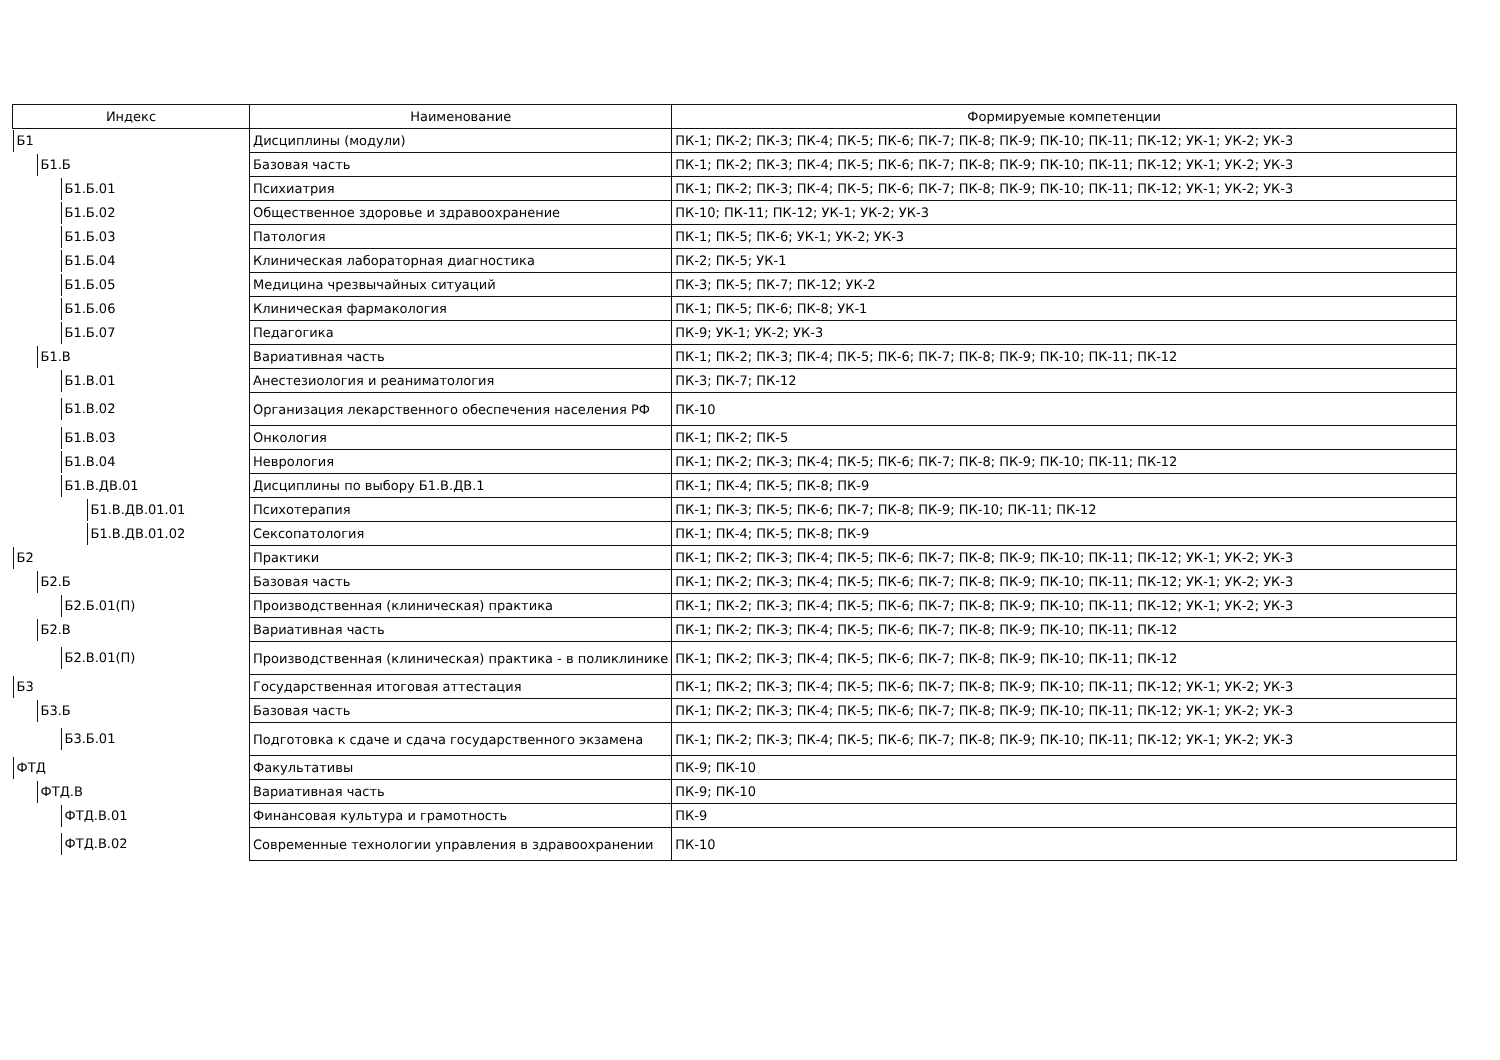| Индекс | Наименование | Формируемые компетенции |
| --- | --- | --- |
| Б1 | Дисциплины (модули) | ПК-1; ПК-2; ПК-3; ПК-4; ПК-5; ПК-6; ПК-7; ПК-8; ПК-9; ПК-10; ПК-11; ПК-12; УК-1; УК-2; УК-3 |
| Б1.Б | Базовая часть | ПК-1; ПК-2; ПК-3; ПК-4; ПК-5; ПК-6; ПК-7; ПК-8; ПК-9; ПК-10; ПК-11; ПК-12; УК-1; УК-2; УК-3 |
| Б1.Б.01 | Психиатрия | ПК-1; ПК-2; ПК-3; ПК-4; ПК-5; ПК-6; ПК-7; ПК-8; ПК-9; ПК-10; ПК-11; ПК-12; УК-1; УК-2; УК-3 |
| Б1.Б.02 | Общественное здоровье и здравоохранение | ПК-10; ПК-11; ПК-12; УК-1; УК-2; УК-3 |
| Б1.Б.03 | Патология | ПК-1; ПК-5; ПК-6; УК-1; УК-2; УК-3 |
| Б1.Б.04 | Клиническая лабораторная диагностика | ПК-2; ПК-5; УК-1 |
| Б1.Б.05 | Медицина чрезвычайных ситуаций | ПК-3; ПК-5; ПК-7; ПК-12; УК-2 |
| Б1.Б.06 | Клиническая фармакология | ПК-1; ПК-5; ПК-6; ПК-8; УК-1 |
| Б1.Б.07 | Педагогика | ПК-9; УК-1; УК-2; УК-3 |
| Б1.В | Вариативная часть | ПК-1; ПК-2; ПК-3; ПК-4; ПК-5; ПК-6; ПК-7; ПК-8; ПК-9; ПК-10; ПК-11; ПК-12 |
| Б1.В.01 | Анестезиология и реаниматология | ПК-3; ПК-7; ПК-12 |
| Б1.В.02 | Организация лекарственного обеспечения населения РФ | ПК-10 |
| Б1.В.03 | Онкология | ПК-1; ПК-2; ПК-5 |
| Б1.В.04 | Неврология | ПК-1; ПК-2; ПК-3; ПК-4; ПК-5; ПК-6; ПК-7; ПК-8; ПК-9; ПК-10; ПК-11; ПК-12 |
| Б1.В.ДВ.01 | Дисциплины по выбору Б1.В.ДВ.1 | ПК-1; ПК-4; ПК-5; ПК-8; ПК-9 |
| Б1.В.ДВ.01.01 | Психотерапия | ПК-1; ПК-3; ПК-5; ПК-6; ПК-7; ПК-8; ПК-9; ПК-10; ПК-11; ПК-12 |
| Б1.В.ДВ.01.02 | Сексопатология | ПК-1; ПК-4; ПК-5; ПК-8; ПК-9 |
| Б2 | Практики | ПК-1; ПК-2; ПК-3; ПК-4; ПК-5; ПК-6; ПК-7; ПК-8; ПК-9; ПК-10; ПК-11; ПК-12; УК-1; УК-2; УК-3 |
| Б2.Б | Базовая часть | ПК-1; ПК-2; ПК-3; ПК-4; ПК-5; ПК-6; ПК-7; ПК-8; ПК-9; ПК-10; ПК-11; ПК-12; УК-1; УК-2; УК-3 |
| Б2.Б.01(П) | Производственная (клиническая) практика | ПК-1; ПК-2; ПК-3; ПК-4; ПК-5; ПК-6; ПК-7; ПК-8; ПК-9; ПК-10; ПК-11; ПК-12; УК-1; УК-2; УК-3 |
| Б2.В | Вариативная часть | ПК-1; ПК-2; ПК-3; ПК-4; ПК-5; ПК-6; ПК-7; ПК-8; ПК-9; ПК-10; ПК-11; ПК-12 |
| Б2.В.01(П) | Производственная (клиническая) практика - в поликлинике | ПК-1; ПК-2; ПК-3; ПК-4; ПК-5; ПК-6; ПК-7; ПК-8; ПК-9; ПК-10; ПК-11; ПК-12 |
| Б3 | Государственная итоговая аттестация | ПК-1; ПК-2; ПК-3; ПК-4; ПК-5; ПК-6; ПК-7; ПК-8; ПК-9; ПК-10; ПК-11; ПК-12; УК-1; УК-2; УК-3 |
| Б3.Б | Базовая часть | ПК-1; ПК-2; ПК-3; ПК-4; ПК-5; ПК-6; ПК-7; ПК-8; ПК-9; ПК-10; ПК-11; ПК-12; УК-1; УК-2; УК-3 |
| Б3.Б.01 | Подготовка к сдаче и сдача государственного экзамена | ПК-1; ПК-2; ПК-3; ПК-4; ПК-5; ПК-6; ПК-7; ПК-8; ПК-9; ПК-10; ПК-11; ПК-12; УК-1; УК-2; УК-3 |
| ФТД | Факультативы | ПК-9; ПК-10 |
| ФТД.В | Вариативная часть | ПК-9; ПК-10 |
| ФТД.В.01 | Финансовая культура и грамотность | ПК-9 |
| ФТД.В.02 | Современные технологии управления в здравоохранении | ПК-10 |